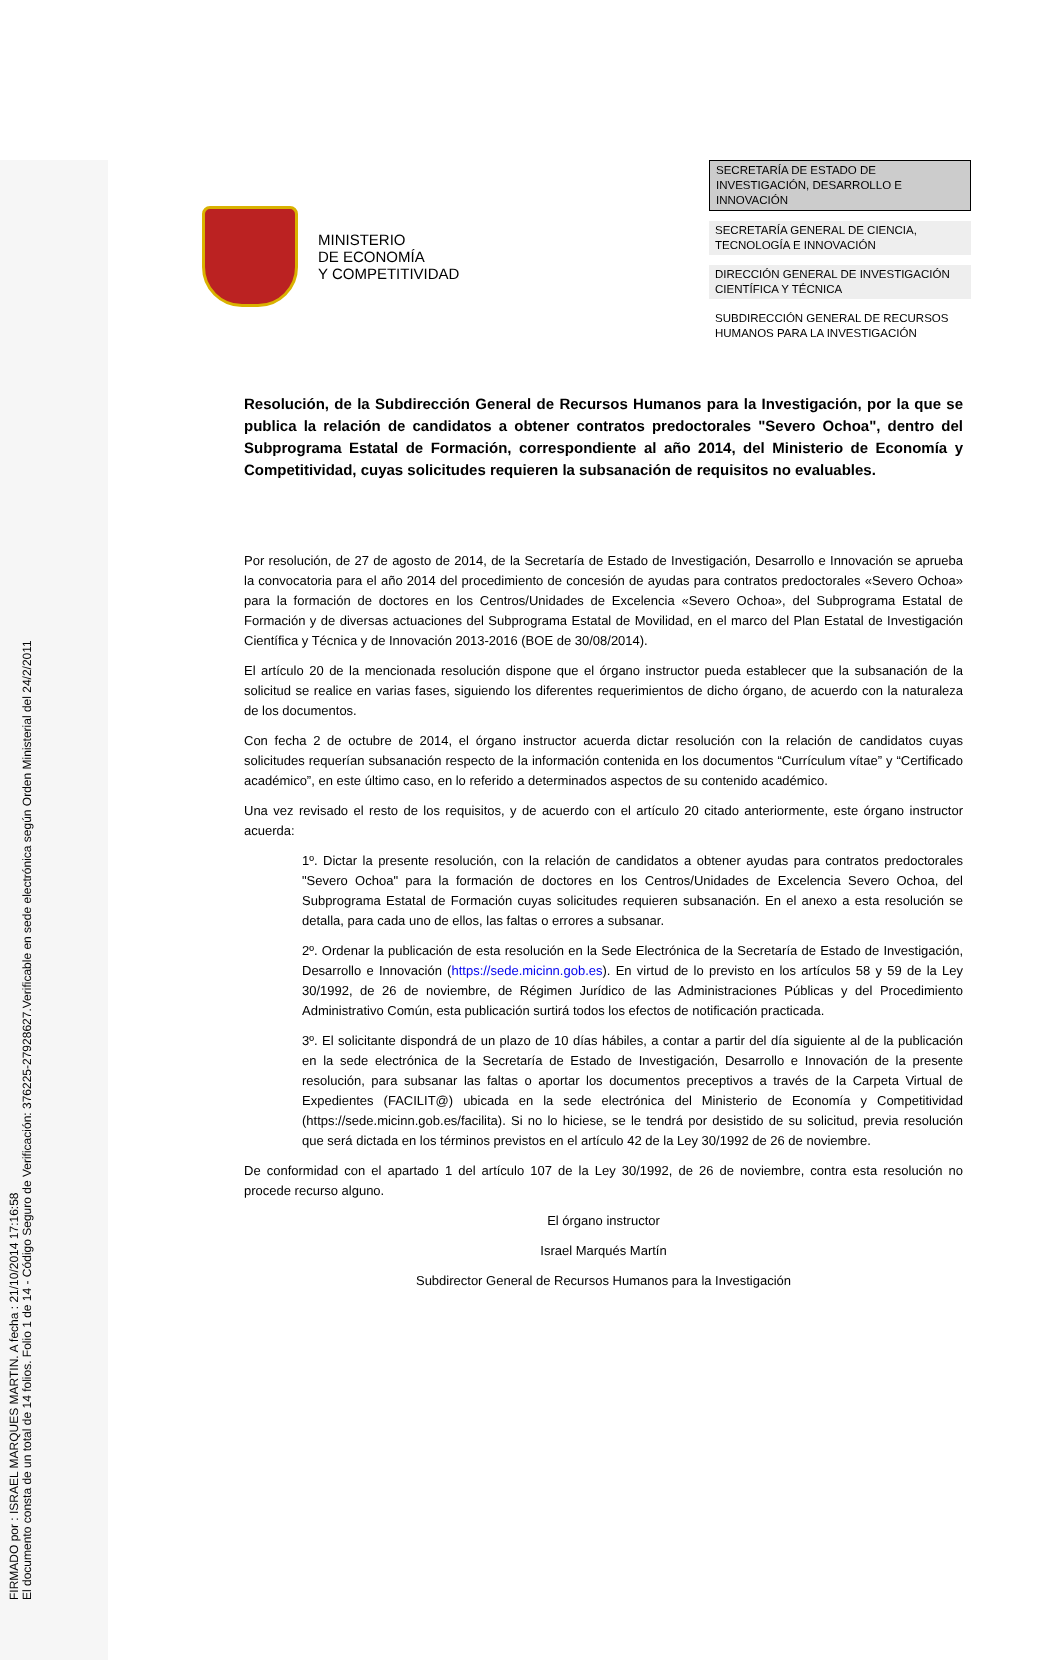FIRMADO por : ISRAEL MARQUES MARTIN. A fecha : 21/10/2014 17:16:58
El documento consta de un total de 14 folios. Folio 1 de 14 - Código Seguro de Verificación: 376225-27928627.Verificable en sede electrónica según Orden Ministerial del 24/2/2011
MINISTERIO
DE ECONOMÍA
Y COMPETITIVIDAD
SECRETARÍA DE ESTADO DE INVESTIGACIÓN, DESARROLLO E INNOVACIÓN
SECRETARÍA GENERAL DE CIENCIA, TECNOLOGÍA E INNOVACIÓN
DIRECCIÓN GENERAL DE INVESTIGACIÓN CIENTÍFICA Y TÉCNICA
SUBDIRECCIÓN GENERAL DE RECURSOS HUMANOS PARA LA INVESTIGACIÓN
Resolución, de la Subdirección General de Recursos Humanos para la Investigación, por la que se publica la relación de candidatos a obtener contratos predoctorales "Severo Ochoa", dentro del Subprograma Estatal de Formación, correspondiente al año 2014, del Ministerio de Economía y Competitividad, cuyas solicitudes requieren la subsanación de requisitos no evaluables.
Por resolución, de 27 de agosto de 2014, de la Secretaría de Estado de Investigación, Desarrollo e Innovación se aprueba la convocatoria para el año 2014 del procedimiento de concesión de ayudas para contratos predoctorales «Severo Ochoa» para la formación de doctores en los Centros/Unidades de Excelencia «Severo Ochoa», del Subprograma Estatal de Formación y de diversas actuaciones del Subprograma Estatal de Movilidad, en el marco del Plan Estatal de Investigación Científica y Técnica y de Innovación 2013-2016 (BOE de 30/08/2014).
El artículo 20 de la mencionada resolución dispone que el órgano instructor pueda establecer que la subsanación de la solicitud se realice en varias fases, siguiendo los diferentes requerimientos de dicho órgano, de acuerdo con la naturaleza de los documentos.
Con fecha 2 de octubre de 2014, el órgano instructor acuerda dictar resolución con la relación de candidatos cuyas solicitudes requerían subsanación respecto de la información contenida en los documentos “Currículum vítae” y “Certificado académico”, en este último caso, en lo referido a determinados aspectos de su contenido académico.
Una vez revisado el resto de los requisitos, y de acuerdo con el artículo 20 citado anteriormente, este órgano instructor acuerda:
1º. Dictar la presente resolución, con la relación de candidatos a obtener ayudas para contratos predoctorales "Severo Ochoa" para la formación de doctores en los Centros/Unidades de Excelencia Severo Ochoa, del Subprograma Estatal de Formación cuyas solicitudes requieren subsanación. En el anexo a esta resolución se detalla, para cada uno de ellos, las faltas o errores a subsanar.
2º. Ordenar la publicación de esta resolución en la Sede Electrónica de la Secretaría de Estado de Investigación, Desarrollo e Innovación (https://sede.micinn.gob.es). En virtud de lo previsto en los artículos 58 y 59 de la Ley 30/1992, de 26 de noviembre, de Régimen Jurídico de las Administraciones Públicas y del Procedimiento Administrativo Común, esta publicación surtirá todos los efectos de notificación practicada.
3º. El solicitante dispondrá de un plazo de 10 días hábiles, a contar a partir del día siguiente al de la publicación en la sede electrónica de la Secretaría de Estado de Investigación, Desarrollo e Innovación de la presente resolución, para subsanar las faltas o aportar los documentos preceptivos a través de la Carpeta Virtual de Expedientes (FACILIT@) ubicada en la sede electrónica del Ministerio de Economía y Competitividad (https://sede.micinn.gob.es/facilita). Si no lo hiciese, se le tendrá por desistido de su solicitud, previa resolución que será dictada en los términos previstos en el artículo 42 de la Ley 30/1992 de 26 de noviembre.
De conformidad con el apartado 1 del artículo 107 de la Ley 30/1992, de 26 de noviembre, contra esta resolución no procede recurso alguno.
El órgano instructor
Israel Marqués Martín
Subdirector General de Recursos Humanos para la Investigación